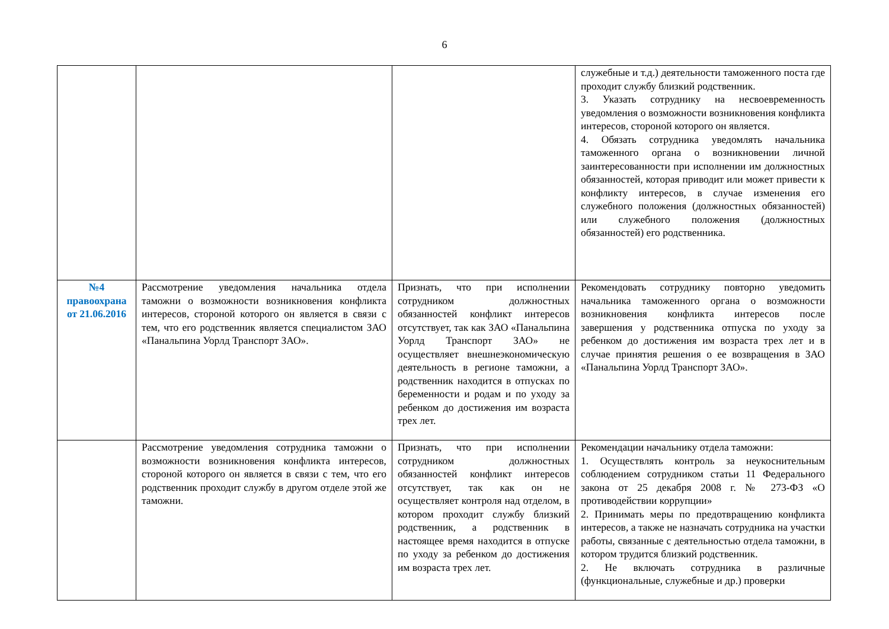6
| | | | служебные и т.д.) деятельности таможенного поста где проходит службу близкий родственник. 3. Указать сотруднику на несвоевременность уведомления о возможности возникновения конфликта интересов, стороной которого он является. 4. Обязать сотрудника уведомлять начальника таможенного органа о возникновении личной заинтересованности при исполнении им должностных обязанностей, которая приводит или может привести к конфликту интересов, в случае изменения его служебного положения (должностных обязанностей) или служебного положения (должностных обязанностей) его родственника. |
| №4 правоохрана от 21.06.2016 | Рассмотрение уведомления начальника отдела таможни о возможности возникновения конфликта интересов, стороной которого он является в связи с тем, что его родственник является специалистом ЗАО «Панальпина Уорлд Транспорт ЗАО». | Признать, что при исполнении сотрудником должностных обязанностей конфликт интересов отсутствует, так как ЗАО «Панальпина Уорлд Транспорт ЗАО» не осуществляет внешнеэкономическую деятельность в регионе таможни, а родственник находится в отпусках по беременности и родам и по уходу за ребенком до достижения им возраста трех лет. | Рекомендовать сотруднику повторно уведомить начальника таможенного органа о возможности возникновения конфликта интересов после завершения у родственника отпуска по уходу за ребенком до достижения им возраста трех лет и в случае принятия решения о ее возвращения в ЗАО «Панальпина Уорлд Транспорт ЗАО». |
| | Рассмотрение уведомления сотрудника таможни о возможности возникновения конфликта интересов, стороной которого он является в связи с тем, что его родственник проходит службу в другом отделе этой же таможни. | Признать, что при исполнении сотрудником должностных обязанностей конфликт интересов отсутствует, так как он не осуществляет контроля над отделом, в котором проходит службу близкий родственник, а родственник в настоящее время находится в отпуске по уходу за ребенком до достижения им возраста трех лет. | Рекомендации начальнику отдела таможни: 1. Осуществлять контроль за неукоснительным соблюдением сотрудником статьи 11 Федерального закона от 25 декабря 2008 г. № 273-ФЗ «О противодействии коррупции» 2. Принимать меры по предотвращению конфликта интересов, а также не назначать сотрудника на участки работы, связанные с деятельностью отдела таможни, в котором трудится близкий родственник. 2. Не включать сотрудника в различные (функциональные, служебные и др.) проверки |